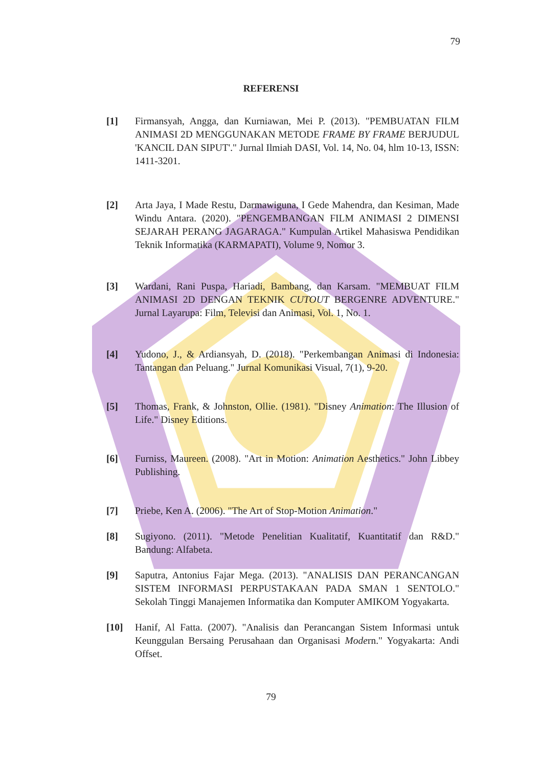79
REFERENSI
[1] Firmansyah, Angga, dan Kurniawan, Mei P. (2013). "PEMBUATAN FILM ANIMASI 2D MENGGUNAKAN METODE FRAME BY FRAME BERJUDUL 'KANCIL DAN SIPUT'." Jurnal Ilmiah DASI, Vol. 14, No. 04, hlm 10-13, ISSN: 1411-3201.
[2] Arta Jaya, I Made Restu, Darmawiguna, I Gede Mahendra, dan Kesiman, Made Windu Antara. (2020). "PENGEMBANGAN FILM ANIMASI 2 DIMENSI SEJARAH PERANG JAGARAGA." Kumpulan Artikel Mahasiswa Pendidikan Teknik Informatika (KARMAPATI), Volume 9, Nomor 3.
[3] Wardani, Rani Puspa, Hariadi, Bambang, dan Karsam. "MEMBUAT FILM ANIMASI 2D DENGAN TEKNIK CUTOUT BERGENRE ADVENTURE." Jurnal Layarupa: Film, Televisi dan Animasi, Vol. 1, No. 1.
[4] Yudono, J., & Ardiansyah, D. (2018). "Perkembangan Animasi di Indonesia: Tantangan dan Peluang." Jurnal Komunikasi Visual, 7(1), 9-20.
[5] Thomas, Frank, & Johnston, Ollie. (1981). "Disney Animation: The Illusion of Life." Disney Editions.
[6] Furniss, Maureen. (2008). "Art in Motion: Animation Aesthetics." John Libbey Publishing.
[7] Priebe, Ken A. (2006). "The Art of Stop-Motion Animation."
[8] Sugiyono. (2011). "Metode Penelitian Kualitatif, Kuantitatif dan R&D." Bandung: Alfabeta.
[9] Saputra, Antonius Fajar Mega. (2013). "ANALISIS DAN PERANCANGAN SISTEM INFORMASI PERPUSTAKAAN PADA SMAN 1 SENTOLO." Sekolah Tinggi Manajemen Informatika dan Komputer AMIKOM Yogyakarta.
[10] Hanif, Al Fatta. (2007). "Analisis dan Perancangan Sistem Informasi untuk Keunggulan Bersaing Perusahaan dan Organisasi Modern." Yogyakarta: Andi Offset.
79